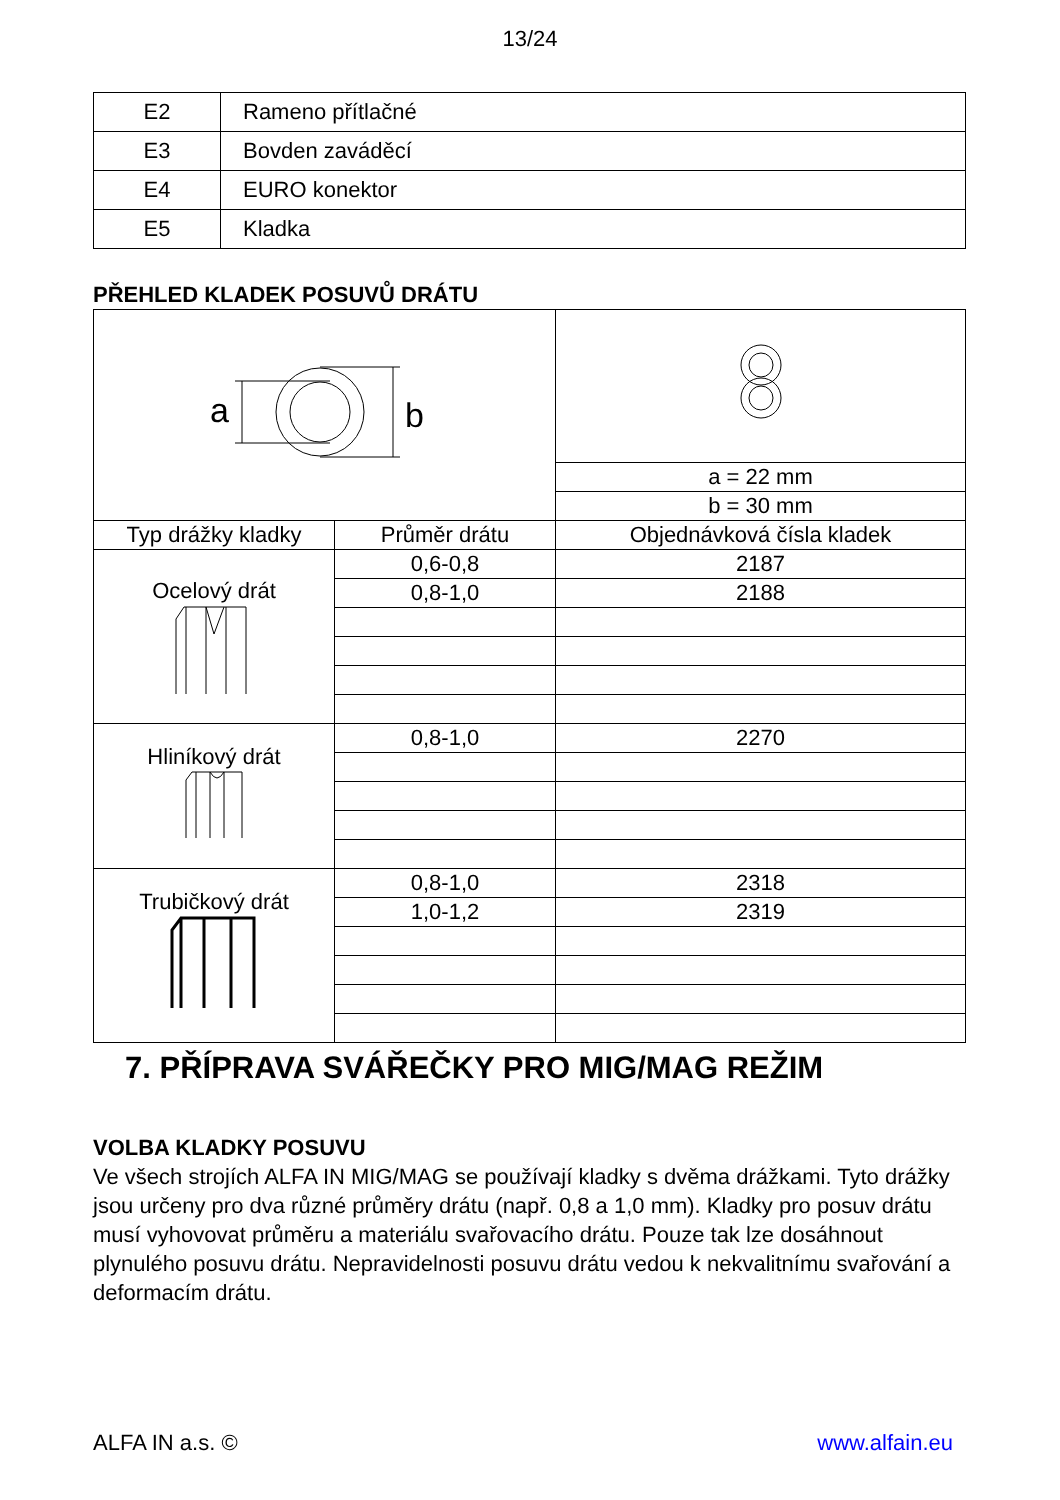13/24
| E2 | Rameno přítlačné |
| E3 | Bovden zaváděcí |
| E4 | EURO konektor |
| E5 | Kladka |
PŘEHLED KLADEK POSUVŮ DRÁTU
| a b | | |
| | | a = 22 mm |
| | | b = 30 mm |
| Typ drážky kladky | Průměr drátu | Objednávková čísla kladek |
| Ocelový drát | 0,6-0,8 | 2187 |
| | 0,8-1,0 | 2188 |
| Hliníkový drát | 0,8-1,0 | 2270 |
| Trubičkový drát | 0,8-1,0 | 2318 |
| | 1,0-1,2 | 2319 |
7. PŘÍPRAVA SVÁŘEČKY PRO MIG/MAG REŽIM
VOLBA KLADKY POSUVU
Ve všech strojích ALFA IN MIG/MAG se používají kladky s dvěma drážkami. Tyto drážky jsou určeny pro dva různé průměry drátu (např. 0,8 a 1,0 mm). Kladky pro posuv drátu musí vyhovovat průměru a materiálu svařovacího drátu. Pouze tak lze dosáhnout plynulého posuvu drátu. Nepravidelnosti posuvu drátu vedou k nekvalitnímu svařování a deformacím drátu.
ALFA IN a.s. © www.alfain.eu